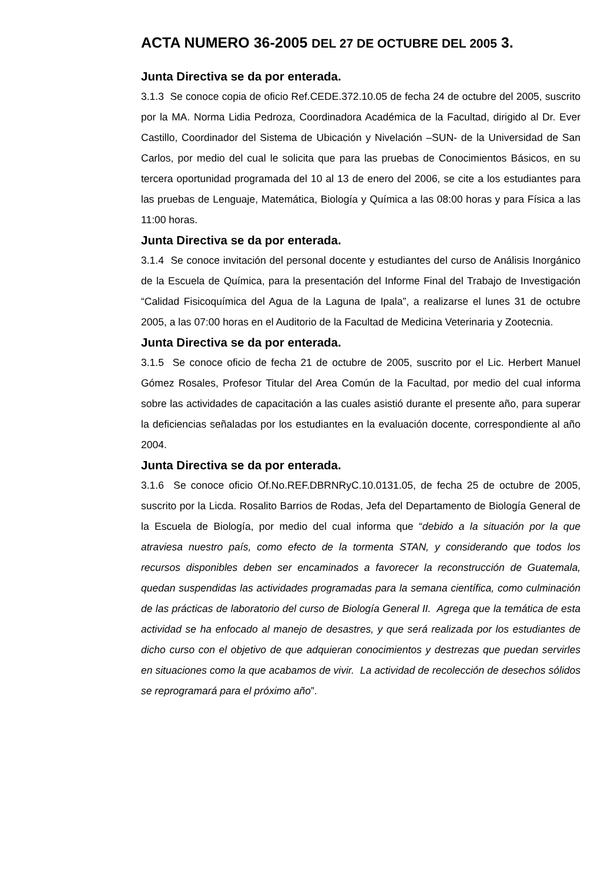ACTA NUMERO 36-2005 DEL 27 DE OCTUBRE DEL 2005 3.
Junta Directiva se da por enterada.
3.1.3 Se conoce copia de oficio Ref.CEDE.372.10.05 de fecha 24 de octubre del 2005, suscrito por la MA. Norma Lidia Pedroza, Coordinadora Académica de la Facultad, dirigido al Dr. Ever Castillo, Coordinador del Sistema de Ubicación y Nivelación –SUN- de la Universidad de San Carlos, por medio del cual le solicita que para las pruebas de Conocimientos Básicos, en su tercera oportunidad programada del 10 al 13 de enero del 2006, se cite a los estudiantes para las pruebas de Lenguaje, Matemática, Biología y Química a las 08:00 horas y para Física a las 11:00 horas.
Junta Directiva se da por enterada.
3.1.4 Se conoce invitación del personal docente y estudiantes del curso de Análisis Inorgánico de la Escuela de Química, para la presentación del Informe Final del Trabajo de Investigación “Calidad Fisicoquímica del Agua de la Laguna de Ipala”, a realizarse el lunes 31 de octubre 2005, a las 07:00 horas en el Auditorio de la Facultad de Medicina Veterinaria y Zootecnia.
Junta Directiva se da por enterada.
3.1.5 Se conoce oficio de fecha 21 de octubre de 2005, suscrito por el Lic. Herbert Manuel Gómez Rosales, Profesor Titular del Area Común de la Facultad, por medio del cual informa sobre las actividades de capacitación a las cuales asistió durante el presente año, para superar la deficiencias señaladas por los estudiantes en la evaluación docente, correspondiente al año 2004.
Junta Directiva se da por enterada.
3.1.6 Se conoce oficio Of.No.REF.DBRNRyC.10.0131.05, de fecha 25 de octubre de 2005, suscrito por la Licda. Rosalito Barrios de Rodas, Jefa del Departamento de Biología General de la Escuela de Biología, por medio del cual informa que “debido a la situación por la que atraviesa nuestro país, como efecto de la tormenta STAN, y considerando que todos los recursos disponibles deben ser encaminados a favorecer la reconstrucción de Guatemala, quedan suspendidas las actividades programadas para la semana científica, como culminación de las prácticas de laboratorio del curso de Biología General II. Agrega que la temática de esta actividad se ha enfocado al manejo de desastres, y que será realizada por los estudiantes de dicho curso con el objetivo de que adquieran conocimientos y destrezas que puedan servirles en situaciones como la que acabamos de vivir. La actividad de recolección de desechos sólidos se reprogramará para el próximo año”.